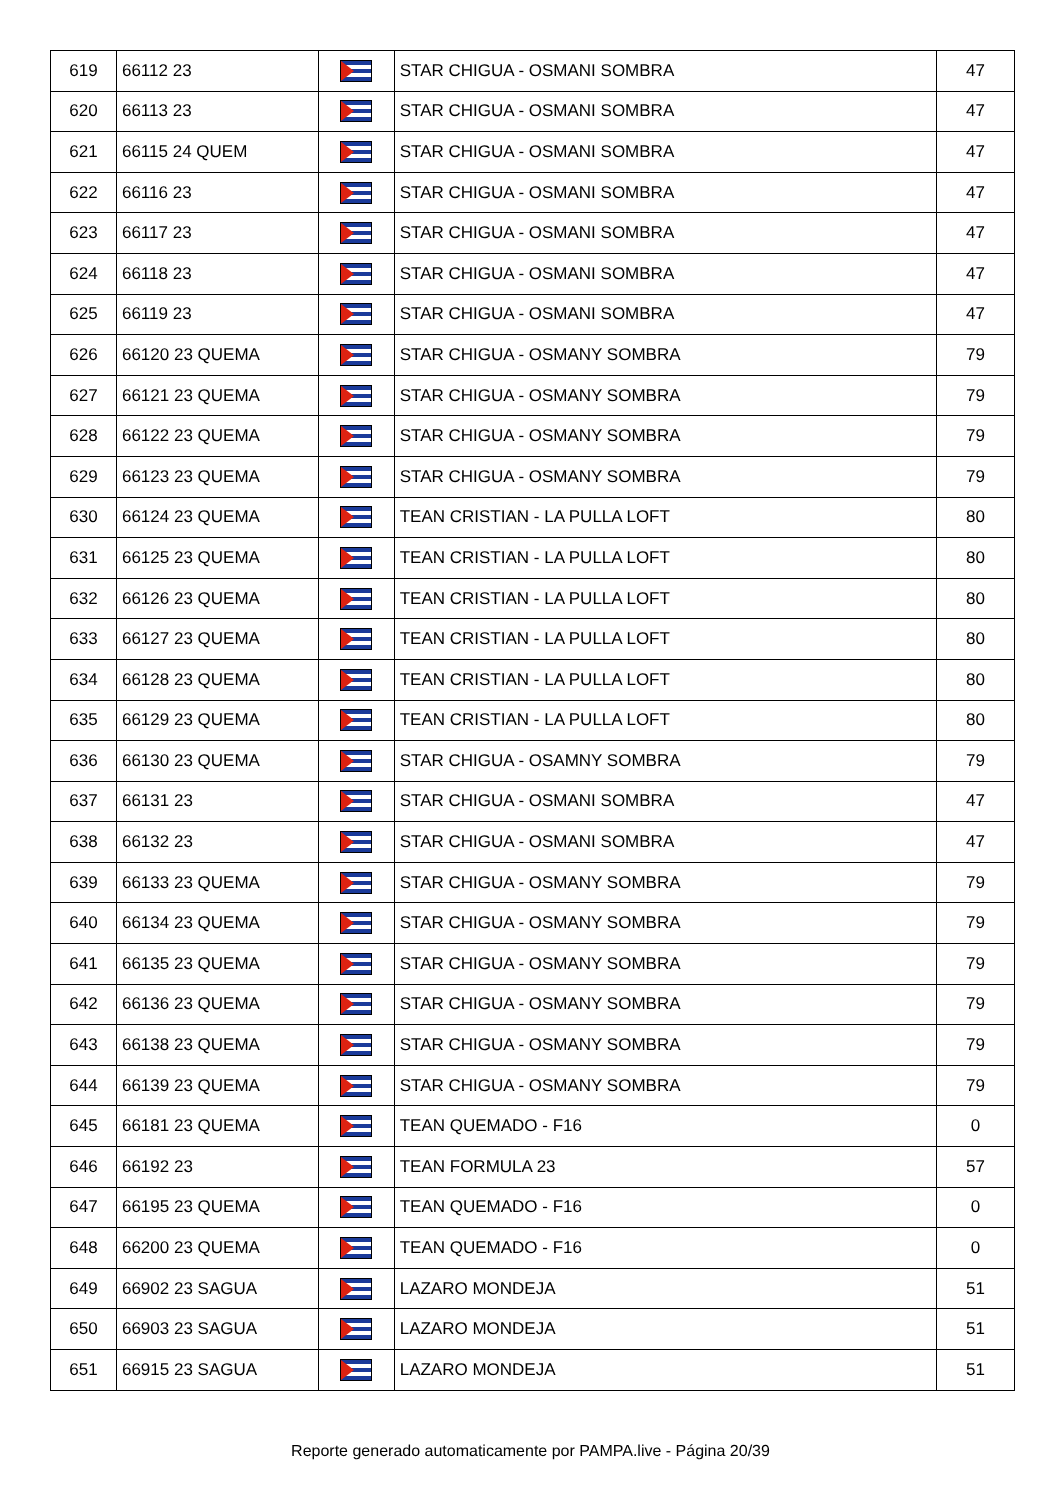| 619 | 66112 23 | | STAR CHIGUA - OSMANI SOMBRA | 47 |
| 620 | 66113 23 | | STAR CHIGUA - OSMANI SOMBRA | 47 |
| 621 | 66115 24 QUEM | | STAR CHIGUA - OSMANI SOMBRA | 47 |
| 622 | 66116 23 | | STAR CHIGUA - OSMANI SOMBRA | 47 |
| 623 | 66117 23 | | STAR CHIGUA - OSMANI SOMBRA | 47 |
| 624 | 66118 23 | | STAR CHIGUA - OSMANI SOMBRA | 47 |
| 625 | 66119 23 | | STAR CHIGUA - OSMANI SOMBRA | 47 |
| 626 | 66120 23 QUEMA | | STAR CHIGUA - OSMANY SOMBRA | 79 |
| 627 | 66121 23 QUEMA | | STAR CHIGUA - OSMANY SOMBRA | 79 |
| 628 | 66122 23 QUEMA | | STAR CHIGUA - OSMANY SOMBRA | 79 |
| 629 | 66123 23 QUEMA | | STAR CHIGUA - OSMANY SOMBRA | 79 |
| 630 | 66124 23 QUEMA | | TEAN CRISTIAN - LA PULLA LOFT | 80 |
| 631 | 66125 23 QUEMA | | TEAN CRISTIAN - LA PULLA LOFT | 80 |
| 632 | 66126 23 QUEMA | | TEAN CRISTIAN - LA PULLA LOFT | 80 |
| 633 | 66127 23 QUEMA | | TEAN CRISTIAN - LA PULLA LOFT | 80 |
| 634 | 66128 23 QUEMA | | TEAN CRISTIAN - LA PULLA LOFT | 80 |
| 635 | 66129 23 QUEMA | | TEAN CRISTIAN - LA PULLA LOFT | 80 |
| 636 | 66130 23 QUEMA | | STAR CHIGUA - OSAMNY SOMBRA | 79 |
| 637 | 66131 23 | | STAR CHIGUA - OSMANI SOMBRA | 47 |
| 638 | 66132 23 | | STAR CHIGUA - OSMANI SOMBRA | 47 |
| 639 | 66133 23 QUEMA | | STAR CHIGUA - OSMANY SOMBRA | 79 |
| 640 | 66134 23 QUEMA | | STAR CHIGUA - OSMANY SOMBRA | 79 |
| 641 | 66135 23 QUEMA | | STAR CHIGUA - OSMANY SOMBRA | 79 |
| 642 | 66136 23 QUEMA | | STAR CHIGUA - OSMANY SOMBRA | 79 |
| 643 | 66138 23 QUEMA | | STAR CHIGUA - OSMANY SOMBRA | 79 |
| 644 | 66139 23 QUEMA | | STAR CHIGUA - OSMANY SOMBRA | 79 |
| 645 | 66181 23 QUEMA | | TEAN QUEMADO - F16 | 0 |
| 646 | 66192 23 | | TEAN FORMULA 23 | 57 |
| 647 | 66195 23 QUEMA | | TEAN QUEMADO - F16 | 0 |
| 648 | 66200 23 QUEMA | | TEAN QUEMADO - F16 | 0 |
| 649 | 66902 23 SAGUA | | LAZARO MONDEJA | 51 |
| 650 | 66903 23 SAGUA | | LAZARO MONDEJA | 51 |
| 651 | 66915 23 SAGUA | | LAZARO MONDEJA | 51 |
Reporte generado automaticamente por PAMPA.live - Página 20/39